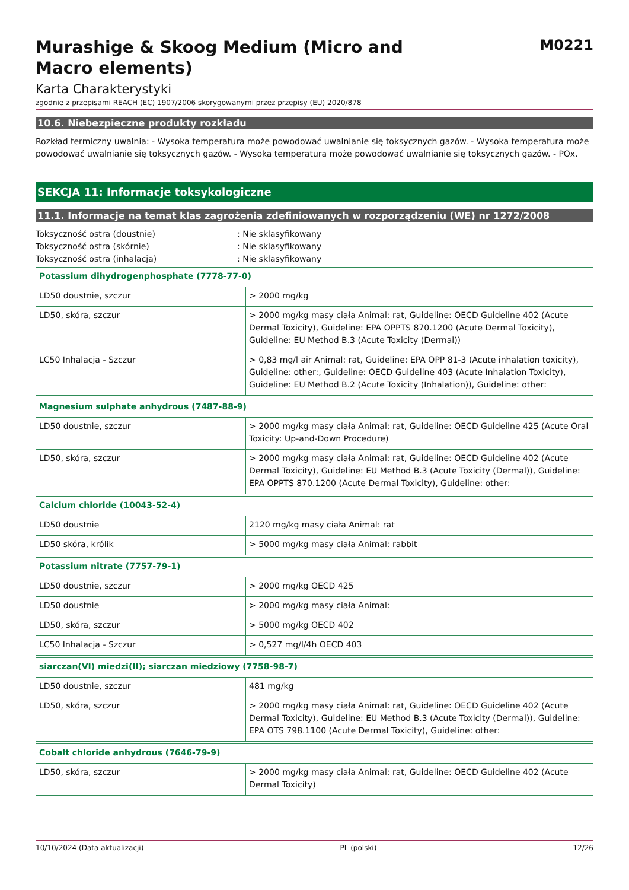Murashige & Skoog Medium (Micro and Macro elements)
M0221
Karta Charakterystyki
zgodnie z przepisami REACH (EC) 1907/2006 skorygowanymi przez przepisy (EU) 2020/878
10.6. Niebezpieczne produkty rozkładu
Rozkład termiczny uwalnia: - Wysoka temperatura może powodować uwalnianie się toksycznych gazów. - Wysoka temperatura może powodować uwalnianie się toksycznych gazów. - Wysoka temperatura może powodować uwalnianie się toksycznych gazów. - POx.
SEKCJA 11: Informacje toksykologiczne
11.1. Informacje na temat klas zagrożenia zdefiniowanych w rozporządzeniu (WE) nr 1272/2008
Toksyczność ostra (doustnie): Nie sklasyfikowany
Toksyczność ostra (skórnie): Nie sklasyfikowany
Toksyczność ostra (inhalacja): Nie sklasyfikowany
| Potassium dihydrogenphosphate (7778-77-0) | |
| --- | --- |
| LD50 doustnie, szczur | > 2000 mg/kg |
| LD50, skóra, szczur | > 2000 mg/kg masy ciała Animal: rat, Guideline: OECD Guideline 402 (Acute Dermal Toxicity), Guideline: EPA OPPTS 870.1200 (Acute Dermal Toxicity), Guideline: EU Method B.3 (Acute Toxicity (Dermal)) |
| LC50 Inhalacja - Szczur | > 0,83 mg/l air Animal: rat, Guideline: EPA OPP 81-3 (Acute inhalation toxicity), Guideline: other:, Guideline: OECD Guideline 403 (Acute Inhalation Toxicity), Guideline: EU Method B.2 (Acute Toxicity (Inhalation)), Guideline: other: |
| Magnesium sulphate anhydrous (7487-88-9) | |
| --- | --- |
| LD50 doustnie, szczur | > 2000 mg/kg masy ciała Animal: rat, Guideline: OECD Guideline 425 (Acute Oral Toxicity: Up-and-Down Procedure) |
| LD50, skóra, szczur | > 2000 mg/kg masy ciała Animal: rat, Guideline: OECD Guideline 402 (Acute Dermal Toxicity), Guideline: EU Method B.3 (Acute Toxicity (Dermal)), Guideline: EPA OPPTS 870.1200 (Acute Dermal Toxicity), Guideline: other: |
| Calcium chloride (10043-52-4) | |
| --- | --- |
| LD50 doustnie | 2120 mg/kg masy ciała Animal: rat |
| LD50 skóra, królik | > 5000 mg/kg masy ciała Animal: rabbit |
| Potassium nitrate (7757-79-1) | |
| --- | --- |
| LD50 doustnie, szczur | > 2000 mg/kg OECD 425 |
| LD50 doustnie | > 2000 mg/kg masy ciała Animal: |
| LD50, skóra, szczur | > 5000 mg/kg OECD 402 |
| LC50 Inhalacja - Szczur | > 0,527 mg/l/4h OECD 403 |
| siarczan(VI) miedzi(II); siarczan miedziowy (7758-98-7) | |
| --- | --- |
| LD50 doustnie, szczur | 481 mg/kg |
| LD50, skóra, szczur | > 2000 mg/kg masy ciała Animal: rat, Guideline: OECD Guideline 402 (Acute Dermal Toxicity), Guideline: EU Method B.3 (Acute Toxicity (Dermal)), Guideline: EPA OTS 798.1100 (Acute Dermal Toxicity), Guideline: other: |
| Cobalt chloride anhydrous (7646-79-9) | |
| --- | --- |
| LD50, skóra, szczur | > 2000 mg/kg masy ciała Animal: rat, Guideline: OECD Guideline 402 (Acute Dermal Toxicity) |
10/10/2024 (Data aktualizacji) PL (polski) 12/26